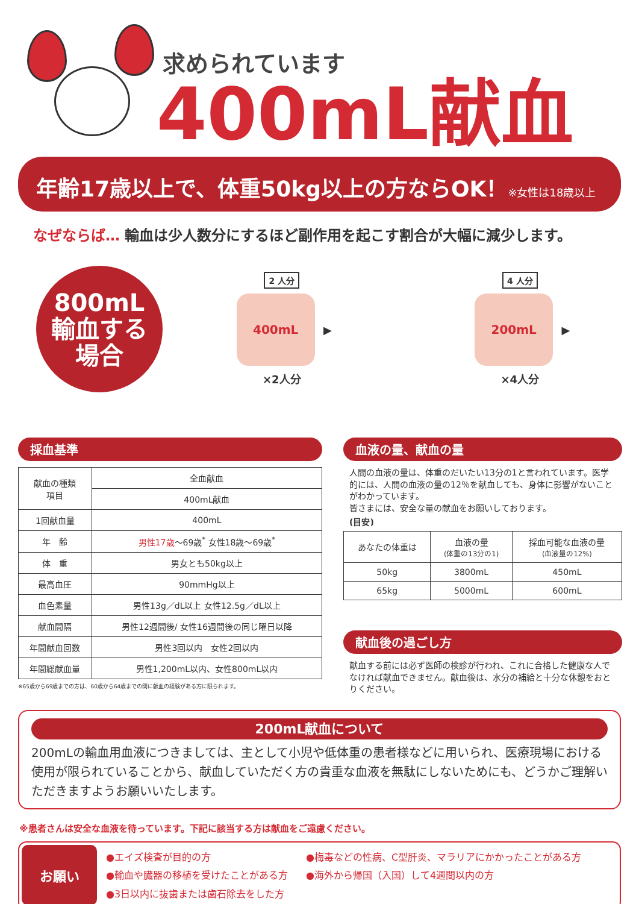求められています
400mL献血
年齢17歳以上で、体重50kg以上の方ならOK！※女性は18歳以上
なぜならば… 輸血は少人数分にするほど副作用を起こす割合が大幅に減少します。
800mL
輸血する
場合
2 人分
400mL ▶
×2人分
4 人分
200mL ▶
×4人分
採血基準
| 献血の種類 項目 | 全血献血 |
| --- | --- |
| | 400mL献血 |
| 1回献血量 | 400mL |
| 年 齢 | 男性17歳 ～69歳<sup>*</sup> 女性18歳～69歳<sup>*</sup> |
| 体 重 | 男女とも50kg以上 |
| 最高血圧 | 90mmHg以上 |
| 血色素量 | 男性13g／dL以上 女性12.5g／dL以上 |
| 献血間隔 | 男性12週間後/ 女性16週間後の同じ曜日以降 |
| 年間献血回数 | 男性3回以内 女性2回以内 |
| 年間総献血量 | 男性1,200mL以内、女性800mL以内 |
※65歳から69歳までの方は、60歳から64歳までの間に献血の経験がある方に限られます。
血液の量、献血の量
人間の血液の量は、体重のだいたい13分の1と言われています。医学的には、人間の血液の量の12％を献血しても、身体に影響がないことがわかっています。
皆さまには、安全な量の献血をお願いしております。
(目安)
| あなたの体重は | 血液の量 (体重の13分の1) | 採血可能な血液の量 (血液量の12%) |
| --- | --- | --- |
| 50kg | 3800mL | 450mL |
| 65kg | 5000mL | 600mL |
献血後の過ごし方
献血する前には必ず医師の検診が行われ、これに合格した健康な人でなければ献血できません。献血後は、水分の補給と十分な休憩をおとりください。
200mL献血について
200mLの輸血用血液につきましては、主として小児や低体重の患者様などに用いられ、医療現場における使用が限られていることから、献血していただく方の貴重な血液を無駄にしないためにも、どうかご理解いただきますようお願いいたします。
※患者さんは安全な血液を待っています。下記に該当する方は献血をご遠慮ください。
お願い
●エイズ検査が目的の方
●輸血や臓器の移植を受けたことがある方
●3日以内に抜歯または歯石除去をした方
●梅毒などの性病、C型肝炎、マラリアにかかったことがある方
●海外から帰国（入国）して4週間以内の方